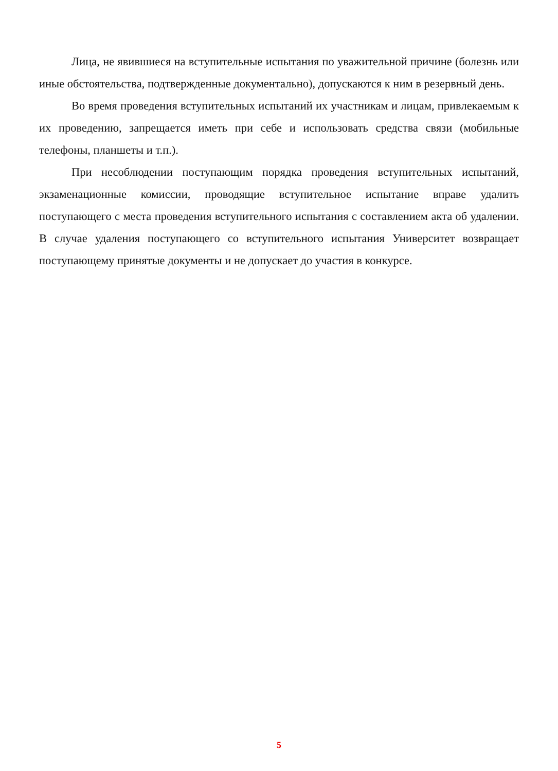Лица, не явившиеся на вступительные испытания по уважительной причине (болезнь или иные обстоятельства, подтвержденные документально), допускаются к ним в резервный день.
Во время проведения вступительных испытаний их участникам и лицам, привлекаемым к их проведению, запрещается иметь при себе и использовать средства связи (мобильные телефоны, планшеты и т.п.).
При несоблюдении поступающим порядка проведения вступительных испытаний, экзаменационные комиссии, проводящие вступительное испытание вправе удалить поступающего с места проведения вступительного испытания с составлением акта об удалении. В случае удаления поступающего со вступительного испытания Университет возвращает поступающему принятые документы и не допускает до участия в конкурсе.
5